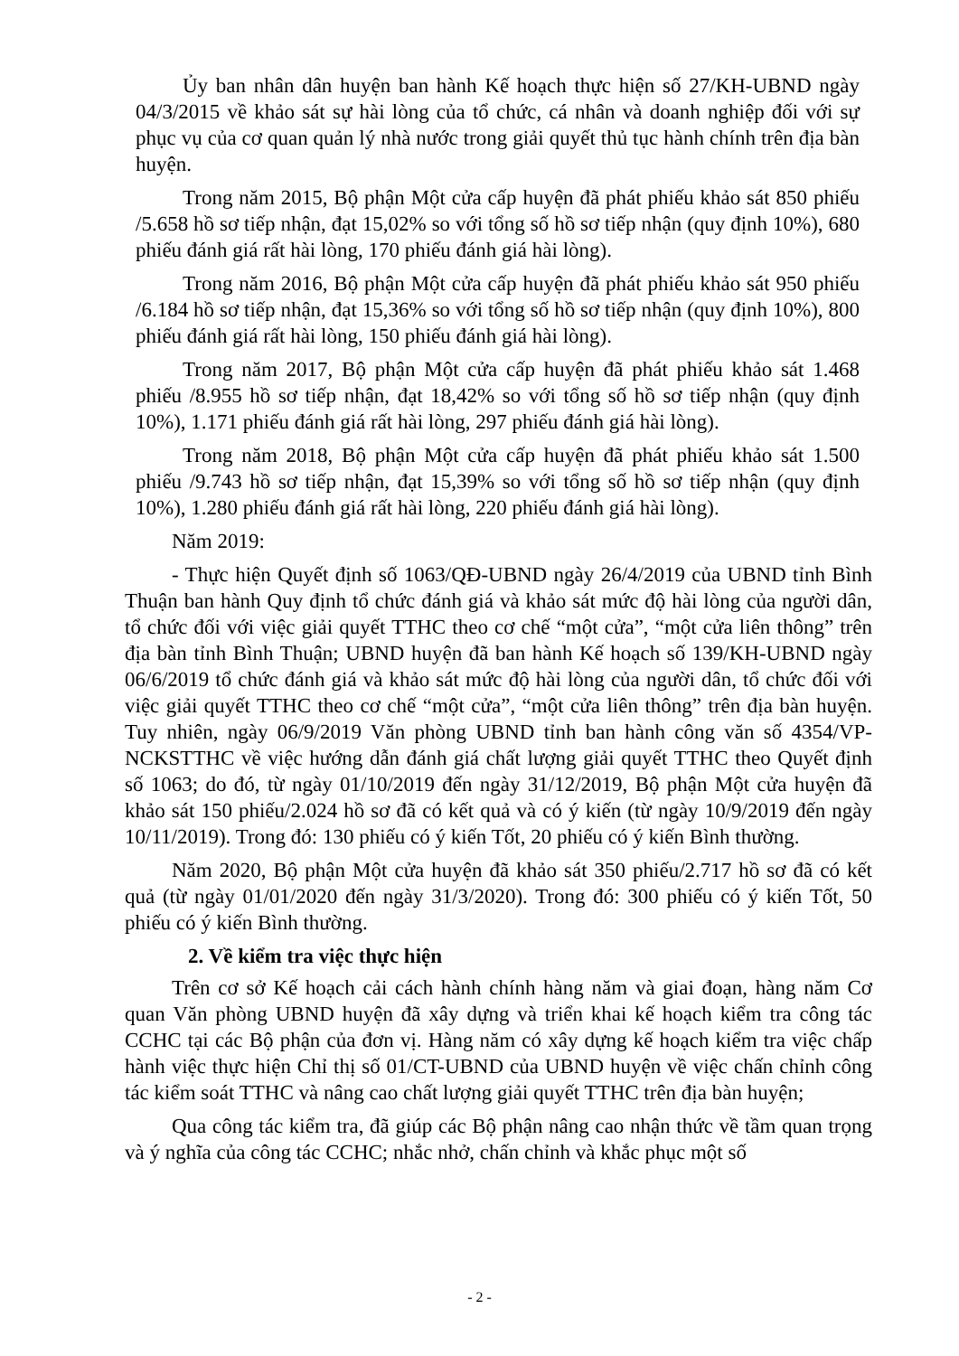Ủy ban nhân dân huyện ban hành Kế hoạch thực hiện số 27/KH-UBND ngày 04/3/2015 về khảo sát sự hài lòng của tổ chức, cá nhân và doanh nghiệp đối với sự phục vụ của cơ quan quản lý nhà nước trong giải quyết thủ tục hành chính trên địa bàn huyện.
Trong năm 2015, Bộ phận Một cửa cấp huyện đã phát phiếu khảo sát 850 phiếu /5.658 hồ sơ tiếp nhận, đạt 15,02% so với tổng số hồ sơ tiếp nhận (quy định 10%), 680 phiếu đánh giá rất hài lòng, 170 phiếu đánh giá hài lòng).
Trong năm 2016, Bộ phận Một cửa cấp huyện đã phát phiếu khảo sát 950 phiếu /6.184 hồ sơ tiếp nhận, đạt 15,36% so với tổng số hồ sơ tiếp nhận (quy định 10%), 800 phiếu đánh giá rất hài lòng, 150 phiếu đánh giá hài lòng).
Trong năm 2017, Bộ phận Một cửa cấp huyện đã phát phiếu khảo sát 1.468 phiếu /8.955 hồ sơ tiếp nhận, đạt 18,42% so với tổng số hồ sơ tiếp nhận (quy định 10%), 1.171 phiếu đánh giá rất hài lòng, 297 phiếu đánh giá hài lòng).
Trong năm 2018, Bộ phận Một cửa cấp huyện đã phát phiếu khảo sát 1.500 phiếu /9.743 hồ sơ tiếp nhận, đạt 15,39% so với tổng số hồ sơ tiếp nhận (quy định 10%), 1.280 phiếu đánh giá rất hài lòng, 220 phiếu đánh giá hài lòng).
Năm 2019:
- Thực hiện Quyết định số 1063/QĐ-UBND ngày 26/4/2019 của UBND tỉnh Bình Thuận ban hành Quy định tổ chức đánh giá và khảo sát mức độ hài lòng của người dân, tổ chức đối với việc giải quyết TTHC theo cơ chế “một cửa”, “một cửa liên thông” trên địa bàn tỉnh Bình Thuận; UBND huyện đã ban hành Kế hoạch số 139/KH-UBND ngày 06/6/2019 tổ chức đánh giá và khảo sát mức độ hài lòng của người dân, tổ chức đối với việc giải quyết TTHC theo cơ chế “một cửa”, “một cửa liên thông” trên địa bàn huyện. Tuy nhiên, ngày 06/9/2019 Văn phòng UBND tỉnh ban hành công văn số 4354/VP-NCKSTTHC về việc hướng dẫn đánh giá chất lượng giải quyết TTHC theo Quyết định số 1063; do đó, từ ngày 01/10/2019 đến ngày 31/12/2019, Bộ phận Một cửa huyện đã khảo sát 150 phiếu/2.024 hồ sơ đã có kết quả và có ý kiến (từ ngày 10/9/2019 đến ngày 10/11/2019). Trong đó: 130 phiếu có ý kiến Tốt, 20 phiếu có ý kiến Bình thường.
Năm 2020, Bộ phận Một cửa huyện đã khảo sát 350 phiếu/2.717 hồ sơ đã có kết quả (từ ngày 01/01/2020 đến ngày 31/3/2020). Trong đó: 300 phiếu có ý kiến Tốt, 50 phiếu có ý kiến Bình thường.
2. Về kiểm tra việc thực hiện
Trên cơ sở Kế hoạch cải cách hành chính hàng năm và giai đoạn, hàng năm Cơ quan Văn phòng UBND huyện đã xây dựng và triển khai kế hoạch kiểm tra công tác CCHC tại các Bộ phận của đơn vị. Hàng năm có xây dựng kế hoạch kiểm tra việc chấp hành việc thực hiện Chỉ thị số 01/CT-UBND của UBND huyện về việc chấn chỉnh công tác kiểm soát TTHC và nâng cao chất lượng giải quyết TTHC trên địa bàn huyện;
Qua công tác kiểm tra, đã giúp các Bộ phận nâng cao nhận thức về tầm quan trọng và ý nghĩa của công tác CCHC; nhắc nhở, chấn chỉnh và khắc phục một số
- 2 -